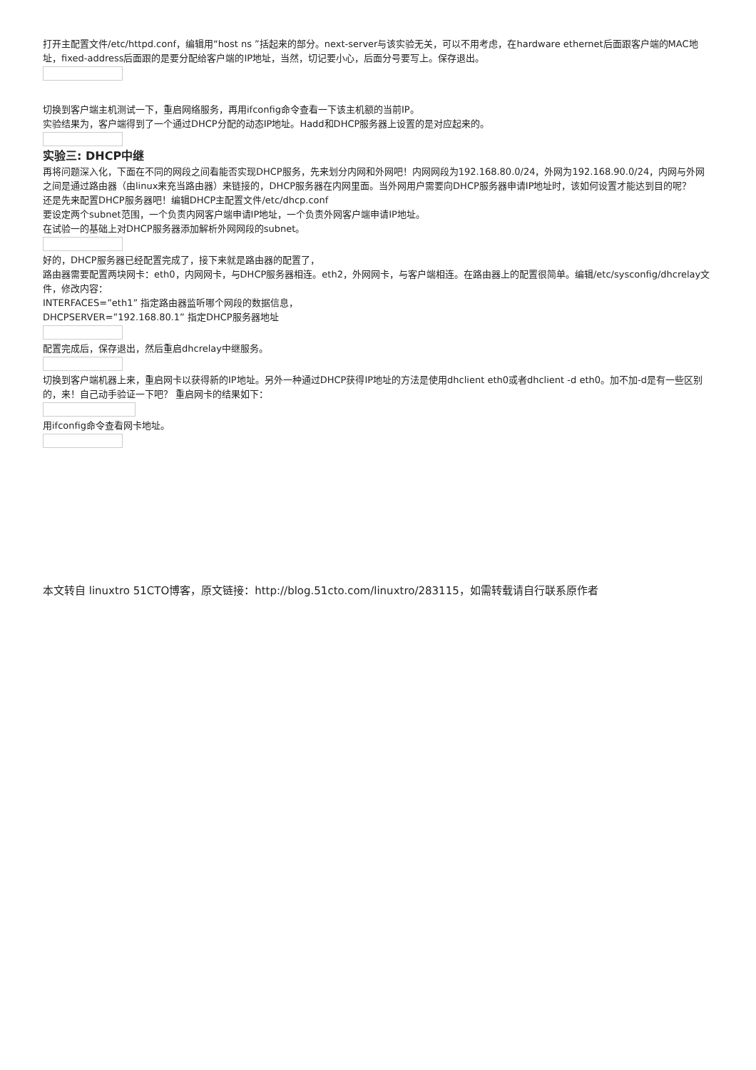打开主配置文件/etc/httpd.conf，编辑用“host ns ”括起来的部分。next-server与该实验无关，可以不用考虑，在hardware ethernet后面跟客户端的MAC地址，fixed-address后面跟的是要分配给客户端的IP地址，当然，切记要小心，后面分号要写上。保存退出。
切换到客户端主机测试一下，重启网络服务，再用ifconfig命令查看一下该主机额的当前IP。
实验结果为，客户端得到了一个通过DHCP分配的动态IP地址。Hadd和DHCP服务器上设置的是对应起来的。
实验三: DHCP中继
再将问题深入化，下面在不同的网段之间看能否实现DHCP服务，先来划分内网和外网吧！内网网段为192.168.80.0/24，外网为192.168.90.0/24，内网与外网之间是通过路由器（由linux来充当路由器）来链接的，DHCP服务器在内网里面。当外网用户需要向DHCP服务器申请IP地址时，该如何设置才能达到目的呢？
还是先来配置DHCP服务器吧！编辑DHCP主配置文件/etc/dhcp.conf
要设定两个subnet范围，一个负责内网客户端申请IP地址，一个负责外网客户端申请IP地址。
在试验一的基础上对DHCP服务器添加解析外网网段的subnet。
好的，DHCP服务器已经配置完成了，接下来就是路由器的配置了，
路由器需要配置两块网卡：eth0，内网网卡，与DHCP服务器相连。eth2，外网网卡，与客户端相连。在路由器上的配置很简单。编辑/etc/sysconfig/dhcrelay文件，修改内容：
INTERFACES=”eth1” 指定路由器监听哪个网段的数据信息，
DHCPSERVER=”192.168.80.1” 指定DHCP服务器地址
配置完成后，保存退出，然后重启dhcrelay中继服务。
切换到客户端机器上来，重启网卡以获得新的IP地址。另外一种通过DHCP获得IP地址的方法是使用dhclient eth0或者dhclient -d eth0。加不加-d是有一些区别的，来！自己动手验证一下吧？ 重启网卡的结果如下：
用ifconfig命令查看网卡地址。
本文转自 linuxtro 51CTO博客，原文链接：http://blog.51cto.com/linuxtro/283115，如需转载请自行联系原作者